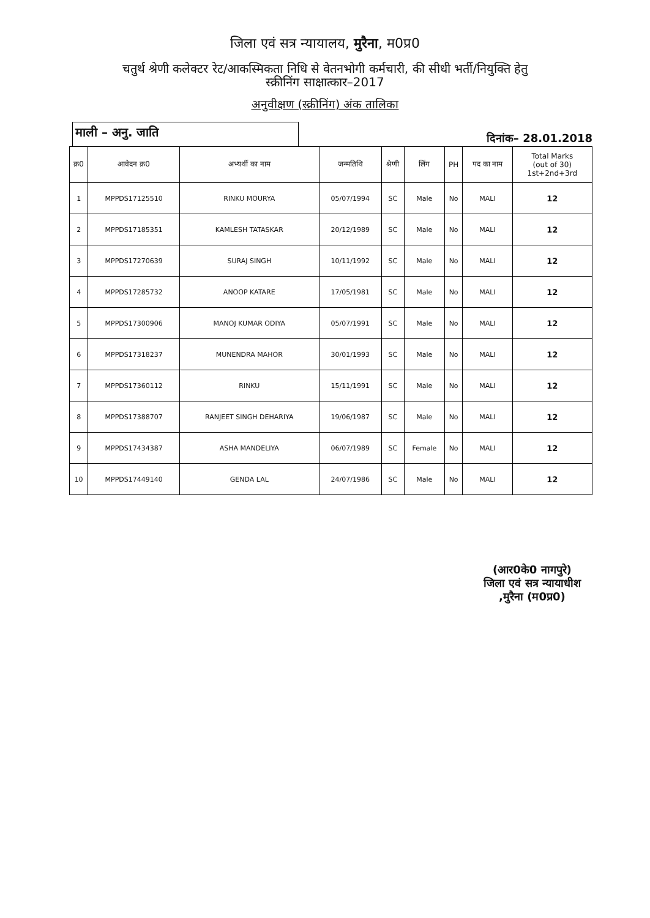जिला एवं सत्र न्यायालय, मुरैना, म0प्र0
चतुर्थ श्रेणी कलेक्टर रेट/आकस्मिकता निधि से वेतनभोगी कर्मचारी, की सीधी भर्ती/नियुक्ति हेतु
स्क्रीनिंग साक्षात्कार–2017
अनुवीक्षण (स्क्रीनिंग) अंक तालिका
माली – अनु. जाति
दिनांक– 28.01.2018
| क्र0 | आवेदन क्र0 | अभ्यर्थी का नाम | जन्मतिथि | श्रेणी | लिंग | PH | पद का नाम | Total Marks (out of 30) 1st+2nd+3rd |
| --- | --- | --- | --- | --- | --- | --- | --- | --- |
| 1 | MPPDS17125510 | RINKU MOURYA | 05/07/1994 | SC | Male | No | MALI | 12 |
| 2 | MPPDS17185351 | KAMLESH TATASKAR | 20/12/1989 | SC | Male | No | MALI | 12 |
| 3 | MPPDS17270639 | SURAJ SINGH | 10/11/1992 | SC | Male | No | MALI | 12 |
| 4 | MPPDS17285732 | ANOOP KATARE | 17/05/1981 | SC | Male | No | MALI | 12 |
| 5 | MPPDS17300906 | MANOJ KUMAR ODIYA | 05/07/1991 | SC | Male | No | MALI | 12 |
| 6 | MPPDS17318237 | MUNENDRA MAHOR | 30/01/1993 | SC | Male | No | MALI | 12 |
| 7 | MPPDS17360112 | RINKU | 15/11/1991 | SC | Male | No | MALI | 12 |
| 8 | MPPDS17388707 | RANJEET SINGH DEHARIYA | 19/06/1987 | SC | Male | No | MALI | 12 |
| 9 | MPPDS17434387 | ASHA MANDELIYA | 06/07/1989 | SC | Female | No | MALI | 12 |
| 10 | MPPDS17449140 | GENDA LAL | 24/07/1986 | SC | Male | No | MALI | 12 |
(आर0के0 नागपुरे)
जिला एवं सत्र न्यायाधीश
,मुरैना (म0प्र0)